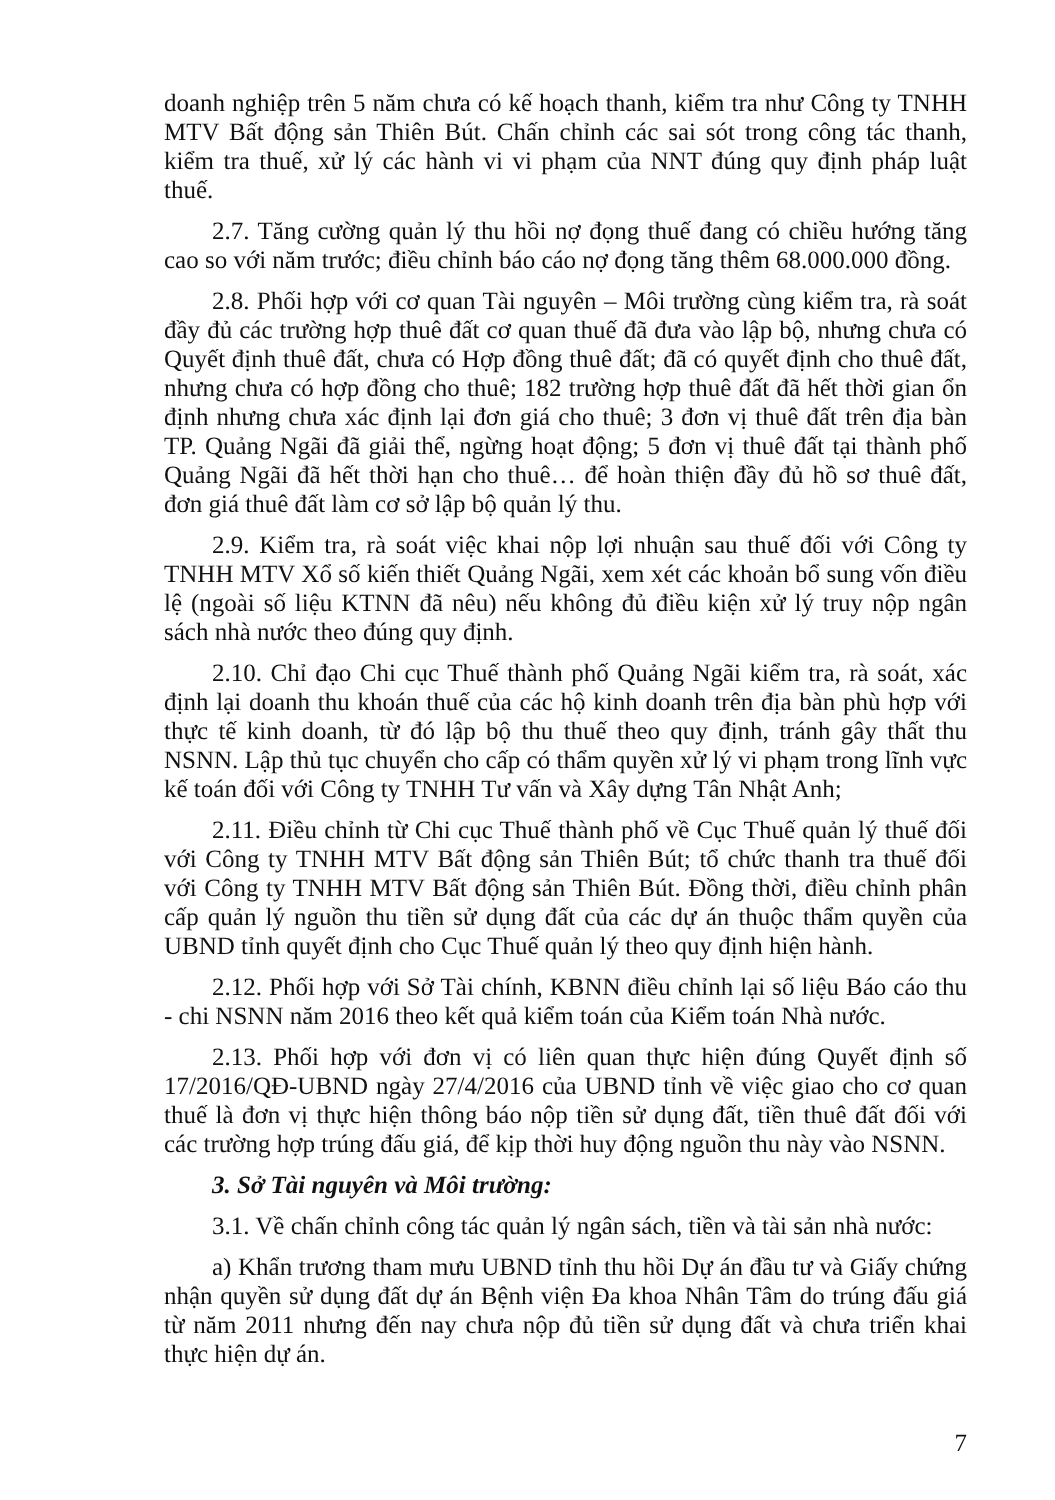doanh nghiệp trên 5 năm chưa có kế hoạch thanh, kiểm tra như Công ty TNHH MTV Bất động sản Thiên Bút. Chấn chỉnh các sai sót trong công tác thanh, kiểm tra thuế, xử lý các hành vi vi phạm của NNT đúng quy định pháp luật thuế.
2.7. Tăng cường quản lý thu hồi nợ đọng thuế đang có chiều hướng tăng cao so với năm trước; điều chỉnh báo cáo nợ đọng tăng thêm 68.000.000 đồng.
2.8. Phối hợp với cơ quan Tài nguyên – Môi trường cùng kiểm tra, rà soát đầy đủ các trường hợp thuê đất cơ quan thuế đã đưa vào lập bộ, nhưng chưa có Quyết định thuê đất, chưa có Hợp đồng thuê đất; đã có quyết định cho thuê đất, nhưng chưa có hợp đồng cho thuê; 182 trường hợp thuê đất đã hết thời gian ổn định nhưng chưa xác định lại đơn giá cho thuê; 3 đơn vị thuê đất trên địa bàn TP. Quảng Ngãi đã giải thể, ngừng hoạt động; 5 đơn vị thuê đất tại thành phố Quảng Ngãi đã hết thời hạn cho thuê… để hoàn thiện đầy đủ hồ sơ thuê đất, đơn giá thuê đất làm cơ sở lập bộ quản lý thu.
2.9. Kiểm tra, rà soát việc khai nộp lợi nhuận sau thuế đối với Công ty TNHH MTV Xổ số kiến thiết Quảng Ngãi, xem xét các khoản bổ sung vốn điều lệ (ngoài số liệu KTNN đã nêu) nếu không đủ điều kiện xử lý truy nộp ngân sách nhà nước theo đúng quy định.
2.10. Chỉ đạo Chi cục Thuế thành phố Quảng Ngãi kiểm tra, rà soát, xác định lại doanh thu khoán thuế của các hộ kinh doanh trên địa bàn phù hợp với thực tế kinh doanh, từ đó lập bộ thu thuế theo quy định, tránh gây thất thu NSNN. Lập thủ tục chuyển cho cấp có thẩm quyền xử lý vi phạm trong lĩnh vực kế toán đối với Công ty TNHH Tư vấn và Xây dựng Tân Nhật Anh;
2.11. Điều chỉnh từ Chi cục Thuế thành phố về Cục Thuế quản lý thuế đối với Công ty TNHH MTV Bất động sản Thiên Bút; tổ chức thanh tra thuế đối với Công ty TNHH MTV Bất động sản Thiên Bút. Đồng thời, điều chỉnh phân cấp quản lý nguồn thu tiền sử dụng đất của các dự án thuộc thẩm quyền của UBND tỉnh quyết định cho Cục Thuế quản lý theo quy định hiện hành.
2.12. Phối hợp với Sở Tài chính, KBNN điều chỉnh lại số liệu Báo cáo thu - chi NSNN năm 2016 theo kết quả kiểm toán của Kiểm toán Nhà nước.
2.13. Phối hợp với đơn vị có liên quan thực hiện đúng Quyết định số 17/2016/QĐ-UBND ngày 27/4/2016 của UBND tỉnh về việc giao cho cơ quan thuế là đơn vị thực hiện thông báo nộp tiền sử dụng đất, tiền thuê đất đối với các trường hợp trúng đấu giá, để kịp thời huy động nguồn thu này vào NSNN.
3. Sở Tài nguyên và Môi trường:
3.1. Về chấn chỉnh công tác quản lý ngân sách, tiền và tài sản nhà nước:
a) Khẩn trương tham mưu UBND tỉnh thu hồi Dự án đầu tư và Giấy chứng nhận quyền sử dụng đất dự án Bệnh viện Đa khoa Nhân Tâm do trúng đấu giá từ năm 2011 nhưng đến nay chưa nộp đủ tiền sử dụng đất và chưa triển khai thực hiện dự án.
7